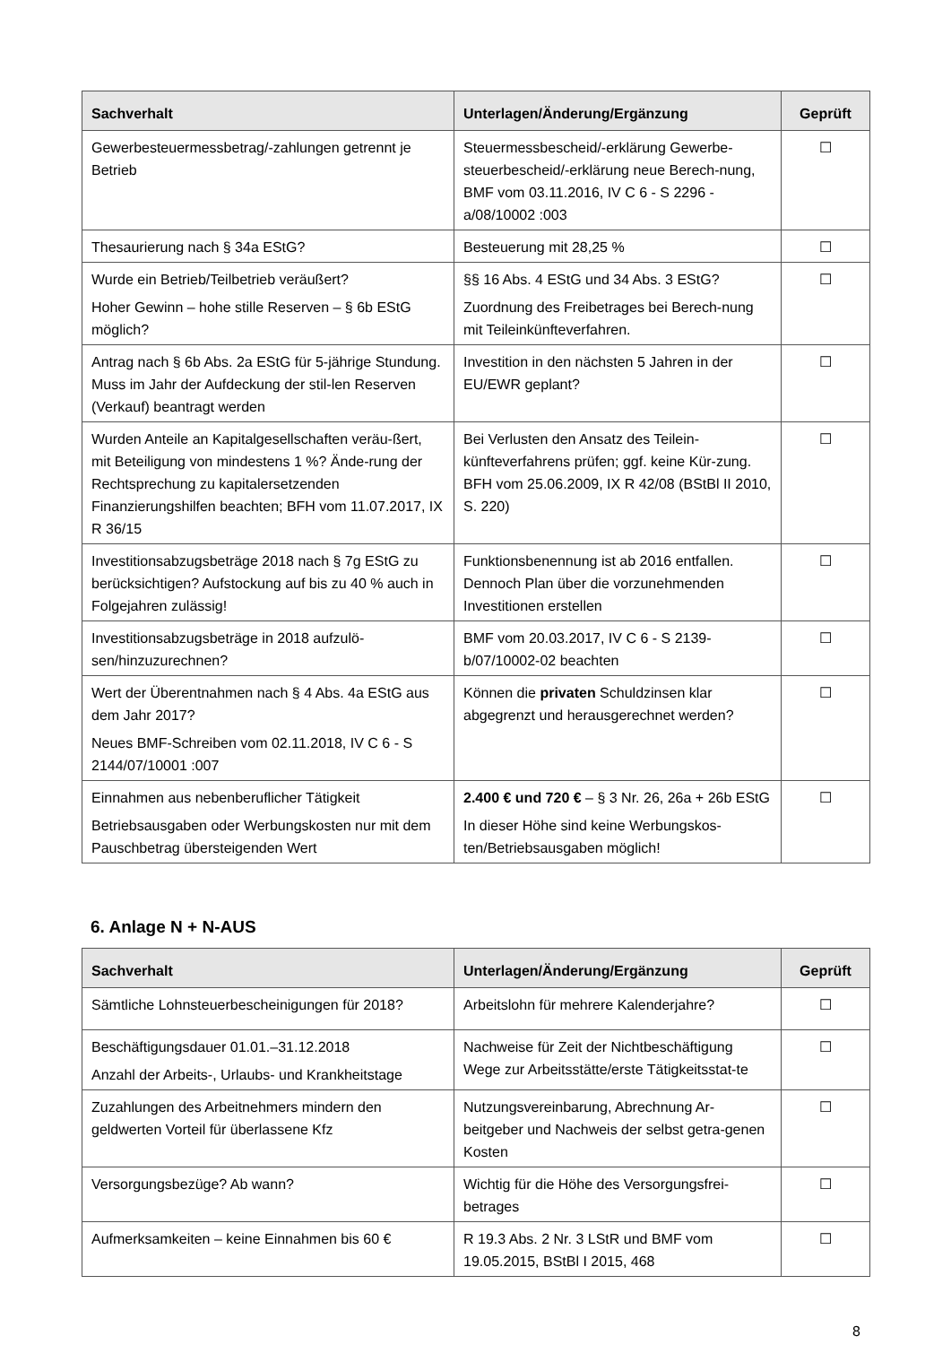| Sachverhalt | Unterlagen/Änderung/Ergänzung | Geprüft |
| --- | --- | --- |
| Gewerbesteuermessbetrag/-zahlungen getrennt je Betrieb | Steuermessbescheid/-erklärung Gewerbe-steuerbescheid/-erklärung neue Berech-nung, BMF vom 03.11.2016, IV C 6 - S 2296 - a/08/10002 :003 | ☐ |
| Thesaurierung nach § 34a EStG? | Besteuerung mit 28,25 % | ☐ |
| Wurde ein Betrieb/Teilbetrieb veräußert? Hoher Gewinn – hohe stille Reserven – § 6b EStG möglich? | §§ 16 Abs. 4 EStG und 34 Abs. 3 EStG? Zuordnung des Freibetrages bei Berech-nung mit Teileinkünfteverfahren. | ☐ |
| Antrag nach § 6b Abs. 2a EStG für 5-jährige Stundung. Muss im Jahr der Aufdeckung der stil-len Reserven (Verkauf) beantragt werden | Investition in den nächsten 5 Jahren in der EU/EWR geplant? | ☐ |
| Wurden Anteile an Kapitalgesellschaften veräu-ßert, mit Beteiligung von mindestens 1 %? Ände-rung der Rechtsprechung zu kapitalersetzenden Finanzierungshilfen beachten; BFH vom 11.07.2017, IX R 36/15 | Bei Verlusten den Ansatz des Teilein-künfteverfahrens prüfen; ggf. keine Kür-zung. BFH vom 25.06.2009, IX R 42/08 (BStBl II 2010, S. 220) | ☐ |
| Investitionsabzugsbeträge 2018 nach § 7g EStG zu berücksichtigen? Aufstockung auf bis zu 40 % auch in Folgejahren zulässig! | Funktionsbenennung ist ab 2016 entfallen. Dennoch Plan über die vorzunehmenden Investitionen erstellen | ☐ |
| Investitionsabzugsbeträge in 2018 aufzulö-sen/hinzuzurechnen? | BMF vom 20.03.2017, IV C 6 - S 2139-b/07/10002-02 beachten | ☐ |
| Wert der Überentnahmen nach § 4 Abs. 4a EStG aus dem Jahr 2017? Neues BMF-Schreiben vom 02.11.2018, IV C 6 - S 2144/07/10001 :007 | Können die privaten Schuldzinsen klar abgegrenzt und herausgerechnet werden? | ☐ |
| Einnahmen aus nebenberuflicher Tätigkeit Betriebsausgaben oder Werbungskosten nur mit dem Pauschbetrag übersteigenden Wert | 2.400 € und 720 € – § 3 Nr. 26, 26a + 26b EStG In dieser Höhe sind keine Werbungskos-ten/Betriebsausgaben möglich! | ☐ |
6. Anlage N + N-AUS
| Sachverhalt | Unterlagen/Änderung/Ergänzung | Geprüft |
| --- | --- | --- |
| Sämtliche Lohnsteuerbescheinigungen für 2018? | Arbeitslohn für mehrere Kalenderjahre? | ☐ |
| Beschäftigungsdauer 01.01.–31.12.2018 Anzahl der Arbeits-, Urlaubs- und Krankheitstage | Nachweise für Zeit der Nichtbeschäftigung Wege zur Arbeitsstätte/erste Tätigkeitsstat-te | ☐ |
| Zuzahlungen des Arbeitnehmers mindern den geldwerten Vorteil für überlassene Kfz | Nutzungsvereinbarung, Abrechnung Ar-beitgeber und Nachweis der selbst getra-genen Kosten | ☐ |
| Versorgungsbezüge? Ab wann? | Wichtig für die Höhe des Versorgungsfrei-betrages | ☐ |
| Aufmerksamkeiten – keine Einnahmen bis 60 € | R 19.3 Abs. 2 Nr. 3 LStR und BMF vom 19.05.2015, BStBl I 2015, 468 | ☐ |
8